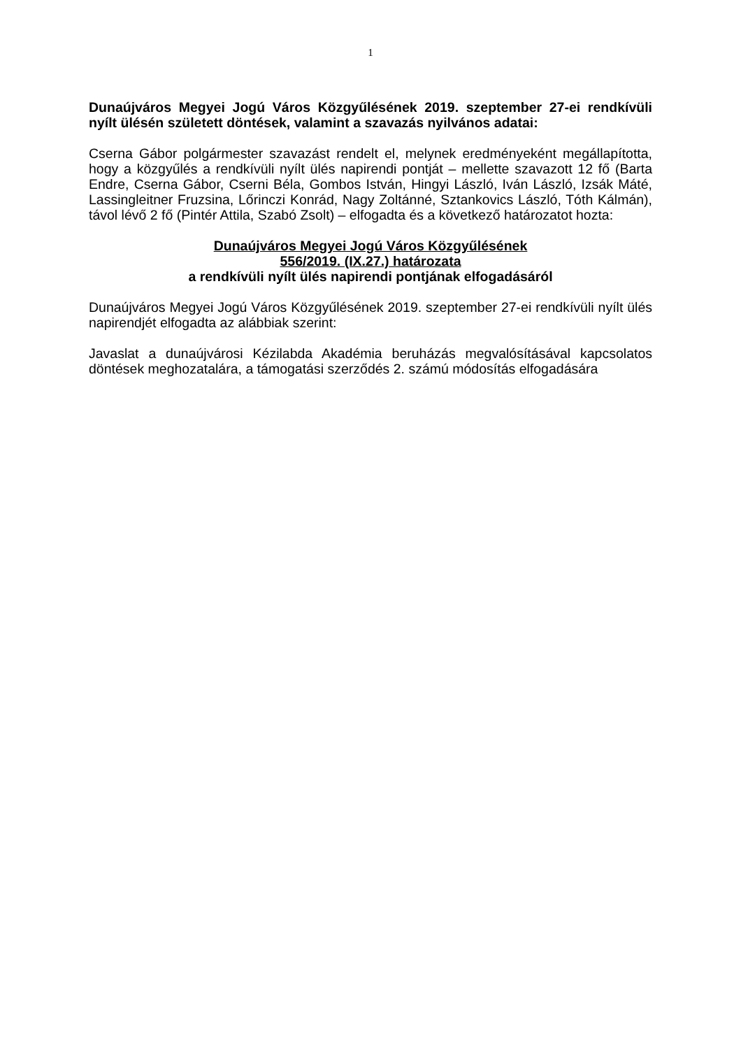1
Dunaújváros Megyei Jogú Város Közgyűlésének 2019. szeptember 27-ei rendkívüli nyílt ülésén született döntések, valamint a szavazás nyilvános adatai:
Cserna Gábor polgármester szavazást rendelt el, melynek eredményeként megállapította, hogy a közgyűlés a rendkívüli nyílt ülés napirendi pontját – mellette szavazott 12 fő (Barta Endre, Cserna Gábor, Cserni Béla, Gombos István, Hingyi László, Iván László, Izsák Máté, Lassingleitner Fruzsina, Lőrinczi Konrád, Nagy Zoltánné, Sztankovics László, Tóth Kálmán), távol lévő 2 fő (Pintér Attila, Szabó Zsolt) – elfogadta és a következő határozatot hozta:
Dunaújváros Megyei Jogú Város Közgyűlésének
556/2019. (IX.27.) határozata
a rendkívüli nyílt ülés napirendi pontjának elfogadásáról
Dunaújváros Megyei Jogú Város Közgyűlésének 2019. szeptember 27-ei rendkívüli nyílt ülés napirendjét elfogadta az alábbiak szerint:
Javaslat a dunaújvárosi Kézilabda Akadémia beruházás megvalósításával kapcsolatos döntések meghozatalára, a támogatási szerződés 2. számú módosítás elfogadására